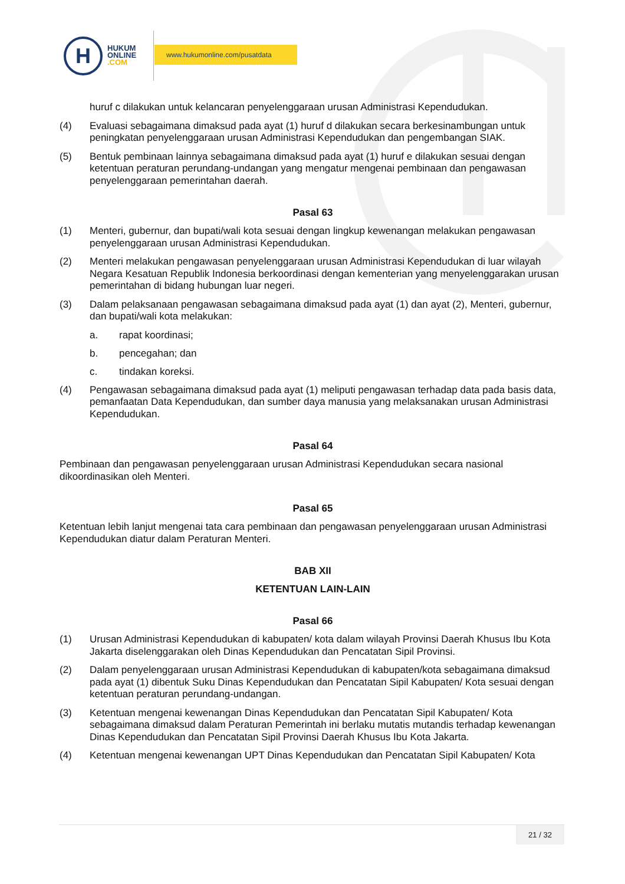H
HUKUM
ONLINE
.COM
www.hukumonline.com/pusatdata
huruf c dilakukan untuk kelancaran penyelenggaraan urusan Administrasi Kependudukan.
(4) Evaluasi sebagaimana dimaksud pada ayat (1) huruf d dilakukan secara berkesinambungan untuk peningkatan penyelenggaraan urusan Administrasi Kependudukan dan pengembangan SIAK.
(5) Bentuk pembinaan lainnya sebagaimana dimaksud pada ayat (1) huruf e dilakukan sesuai dengan ketentuan peraturan perundang-undangan yang mengatur mengenai pembinaan dan pengawasan penyelenggaraan pemerintahan daerah.
Pasal 63
(1) Menteri, gubernur, dan bupati/wali kota sesuai dengan lingkup kewenangan melakukan pengawasan penyelenggaraan urusan Administrasi Kependudukan.
(2) Menteri melakukan pengawasan penyelenggaraan urusan Administrasi Kependudukan di luar wilayah Negara Kesatuan Republik Indonesia berkoordinasi dengan kementerian yang menyelenggarakan urusan pemerintahan di bidang hubungan luar negeri.
(3) Dalam pelaksanaan pengawasan sebagaimana dimaksud pada ayat (1) dan ayat (2), Menteri, gubernur, dan bupati/wali kota melakukan:
a. rapat koordinasi;
b. pencegahan; dan
c. tindakan koreksi.
(4) Pengawasan sebagaimana dimaksud pada ayat (1) meliputi pengawasan terhadap data pada basis data, pemanfaatan Data Kependudukan, dan sumber daya manusia yang melaksanakan urusan Administrasi Kependudukan.
Pasal 64
Pembinaan dan pengawasan penyelenggaraan urusan Administrasi Kependudukan secara nasional dikoordinasikan oleh Menteri.
Pasal 65
Ketentuan lebih lanjut mengenai tata cara pembinaan dan pengawasan penyelenggaraan urusan Administrasi Kependudukan diatur dalam Peraturan Menteri.
BAB XII
KETENTUAN LAIN-LAIN
Pasal 66
(1) Urusan Administrasi Kependudukan di kabupaten/ kota dalam wilayah Provinsi Daerah Khusus Ibu Kota Jakarta diselenggarakan oleh Dinas Kependudukan dan Pencatatan Sipil Provinsi.
(2) Dalam penyelenggaraan urusan Administrasi Kependudukan di kabupaten/kota sebagaimana dimaksud pada ayat (1) dibentuk Suku Dinas Kependudukan dan Pencatatan Sipil Kabupaten/ Kota sesuai dengan ketentuan peraturan perundang-undangan.
(3) Ketentuan mengenai kewenangan Dinas Kependudukan dan Pencatatan Sipil Kabupaten/ Kota sebagaimana dimaksud dalam Peraturan Pemerintah ini berlaku mutatis mutandis terhadap kewenangan Dinas Kependudukan dan Pencatatan Sipil Provinsi Daerah Khusus Ibu Kota Jakarta.
(4) Ketentuan mengenai kewenangan UPT Dinas Kependudukan dan Pencatatan Sipil Kabupaten/ Kota
21 / 32